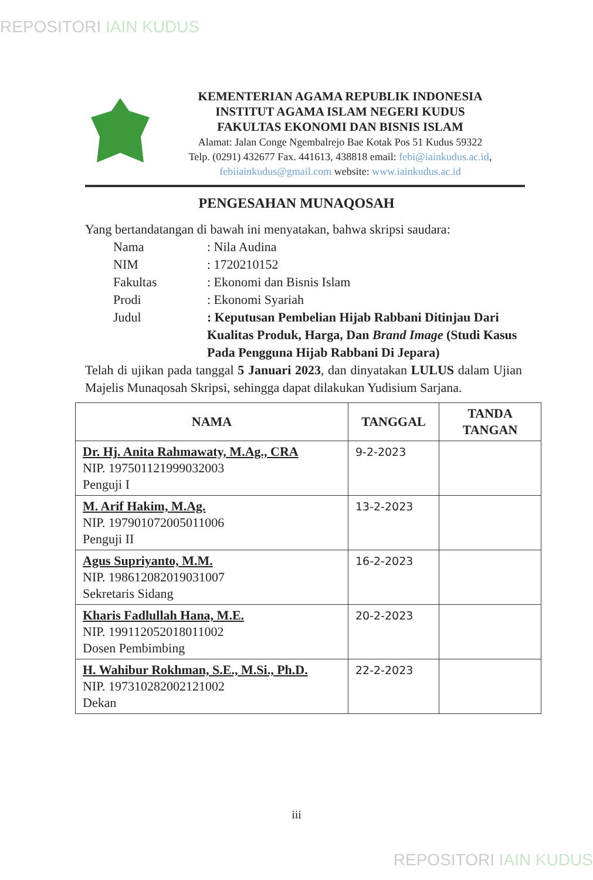REPOSITORI IAIN KUDUS
KEMENTERIAN AGAMA REPUBLIK INDONESIA
INSTITUT AGAMA ISLAM NEGERI KUDUS
FAKULTAS EKONOMI DAN BISNIS ISLAM
Alamat: Jalan Conge Ngembalrejo Bae Kotak Pos 51 Kudus 59322
Telp. (0291) 432677 Fax. 441613, 438818 email: febi@iainkudus.ac.id,
febiiainkudus@gmail.com website: www.iainkudus.ac.id
PENGESAHAN MUNAQOSAH
Yang bertandatangan di bawah ini menyatakan, bahwa skripsi saudara:
Nama : Nila Audina
NIM : 1720210152
Fakultas : Ekonomi dan Bisnis Islam
Prodi : Ekonomi Syariah
Judul : Keputusan Pembelian Hijab Rabbani Ditinjau Dari Kualitas Produk, Harga, Dan Brand Image (Studi Kasus Pada Pengguna Hijab Rabbani Di Jepara)
Telah di ujikan pada tanggal 5 Januari 2023, dan dinyatakan LULUS dalam Ujian Majelis Munaqosah Skripsi, sehingga dapat dilakukan Yudisium Sarjana.
| NAMA | TANGGAL | TANDA TANGAN |
| --- | --- | --- |
| Dr. Hj. Anita Rahmawaty, M.Ag., CRA NIP. 197501121999032003 Penguji I | 9-2-2023 | |
| M. Arif Hakim, M.Ag. NIP. 197901072005011006 Penguji II | 13-2-2023 | |
| Agus Supriyanto, M.M. NIP. 198612082019031007 Sekretaris Sidang | 16-2-2023 | |
| Kharis Fadlullah Hana, M.E. NIP. 199112052018011002 Dosen Pembimbing | 20-2-2023 | |
| H. Wahibur Rokhman, S.E., M.Si., Ph.D. NIP. 197310282002121002 Dekan | 22-2-2023 | |
iii
REPOSITORI IAIN KUDUS